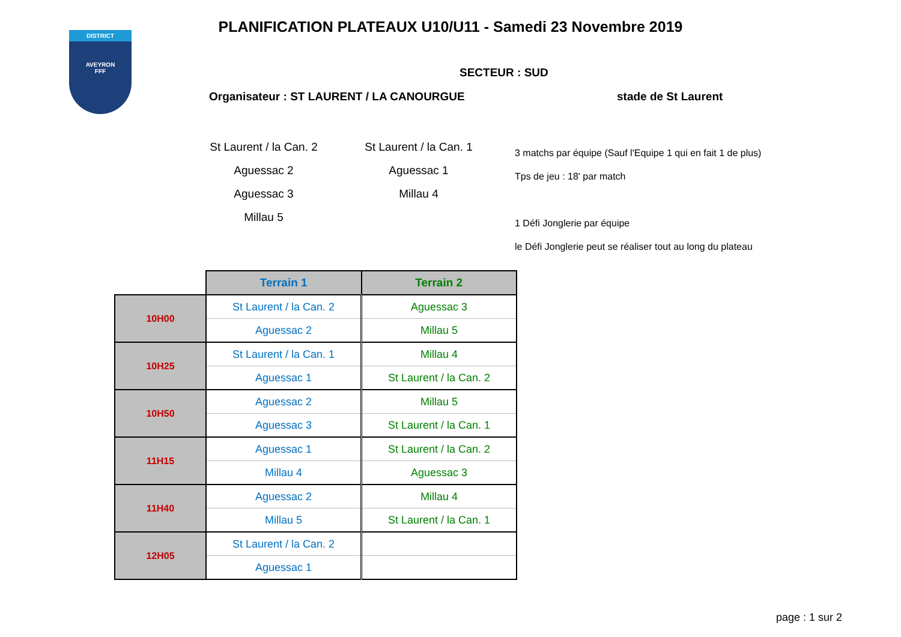DISTRICT
AVEYRON
FFF
PLANIFICATION PLATEAUX U10/U11 - Samedi 23 Novembre 2019
SECTEUR : SUD
Organisateur : ST LAURENT / LA CANOURGUE
stade de St Laurent
St Laurent / la Can. 2
Aguessac 2
Aguessac 3
Millau 5
St Laurent / la Can. 1
Aguessac 1
Millau 4
3 matchs par équipe (Sauf l'Equipe 1 qui en fait 1 de plus)
Tps de jeu : 18' par match
1 Défi Jonglerie par équipe
le Défi Jonglerie peut se réaliser tout au long du plateau
| | Terrain 1 | Terrain 2 |
| 10H00 | St Laurent / la Can. 2 | Aguessac 3 |
| | Aguessac 2 | Millau 5 |
| 10H25 | St Laurent / la Can. 1 | Millau 4 |
| | Aguessac 1 | St Laurent / la Can. 2 |
| 10H50 | Aguessac 2 | Millau 5 |
| | Aguessac 3 | St Laurent / la Can. 1 |
| 11H15 | Aguessac 1 | St Laurent / la Can. 2 |
| | Millau 4 | Aguessac 3 |
| 11H40 | Aguessac 2 | Millau 4 |
| | Millau 5 | St Laurent / la Can. 1 |
| 12H05 | St Laurent / la Can. 2 | |
| | Aguessac 1 | |
page : 1 sur 2